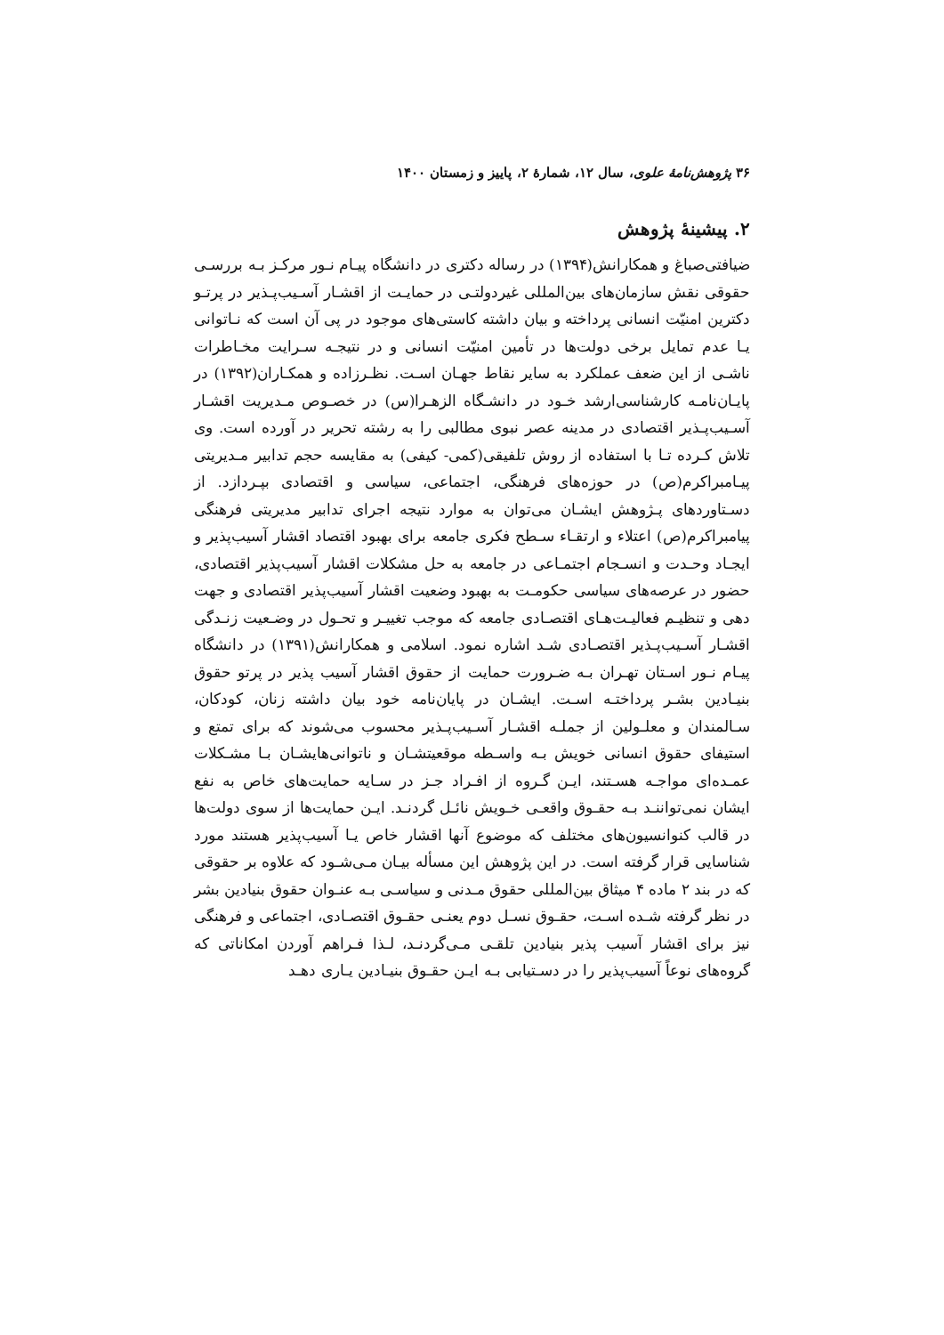۳۶ پژوهش‌نامهٔ علوی، سال ۱۲، شمارهٔ ۲، پاییز و زمستان ۱۴۰۰
۲. پیشینهٔ پژوهش
ضیافتی‌صباغ و همکارانش(۱۳۹۴) در رساله دکتری در دانشگاه پیـام نـور مرکـز بـه بررسـی حقوقی نقش سازمان‌های بین‌المللی غیردولتـی در حمایـت از اقشـار آسـیب‌پـذیر در پرتـو دکترین امنیّت انسانی پرداخته و بیان داشته کاستی‌های موجود در پی آن است که نـاتوانی یـا عدم تمایل برخی دولت‌ها در تأمین امنیّت انسانی و در نتیجـه سـرایت مخـاطرات ناشـی از این ضعف عملکرد به سایر نقاط جهـان اسـت. نظـرزاده و همکـاران(۱۳۹۲) در پایـان‌نامـه کارشناسی‌ارشد خـود در دانشـگاه الزهـرا(س) در خصـوص مـدیریت اقشـار آسـیب‌پـذیر اقتصادی در مدینه عصر نبوی مطالبی را به رشته تحریر در آورده است. وی تلاش کـرده تـا با استفاده از روش تلفیقی(کمی- کیفی) به مقایسه حجم تدابیر مـدیریتی پیـامبراکرم(ص) در حوزه‌های فرهنگی، اجتماعی، سیاسی و اقتصادی بپـردازد. از دسـتاوردهای پـژوهش ایشـان می‌توان به موارد نتیجه اجرای تدابیر مدیریتی فرهنگی پیامبراکرم(ص) اعتلاء و ارتقـاء سـطح فکری جامعه برای بهبود اقتصاد اقشار آسیب‌پذیر و ایجـاد وحـدت و انسـجام اجتمـاعی در جامعه به حل مشکلات اقشار آسیب‌پذیر اقتصادی، حضور در عرصه‌های سیاسی حکومـت به بهبود وضعیت اقشار آسیب‌پذیر اقتصادی و جهت دهی و تنظیـم فعالیـت‌هـای اقتصـادی جامعه که موجب تغییـر و تحـول در وضـعیت زنـدگی اقشـار آسـیب‌پـذیر اقتصـادی شـد اشاره نمود. اسلامی و همکارانش(۱۳۹۱) در دانشگاه پیـام نـور اسـتان تهـران بـه ضـرورت حمایت از حقوق اقشار آسیب پذیر در پرتو حقوق بنیـادین بشـر پرداختـه اسـت. ایشـان در پایان‌نامه خود بیان داشته زنان، کودکان، سـالمندان و معلـولین از جملـه اقشـار آسـیب‌پـذیر محسوب می‌شوند که برای تمتع و استیفای حقوق انسانی خویش بـه واسـطه موقعیتشـان و ناتوانی‌هایشـان بـا مشـکلات عمـده‌ای مواجـه هسـتند، ایـن گـروه از افـراد جـز در سـایه حمایت‌های خاص به نفع ایشان نمی‌تواننـد بـه حقـوق واقعـی خـویش نائـل گردنـد. ایـن حمایت‌ها از سوی دولت‌ها در قالب کنوانسیون‌های مختلف که موضوع آنها اقشار خاص یـا آسیب‌پذیر هستند مورد شناسایی قرار گرفته است. در این پژوهش این مسأله بیـان مـی‌شـود که علاوه بر حقوقی که در بند ۲ ماده ۴ میثاق بین‌المللی حقوق مـدنی و سیاسـی بـه عنـوان حقوق بنیادین بشر در نظر گرفته شـده اسـت، حقـوق نسـل دوم یعنـی حقـوق اقتصـادی، اجتماعی و فرهنگی نیز برای اقشار آسیب پذیر بنیادین تلقـی مـی‌گردنـد، لـذا فـراهم آوردن امکاناتی که گروه‌های نوعاً آسیب‌پذیر را در دسـتیابی بـه ایـن حقـوق بنیـادین یـاری دهـد